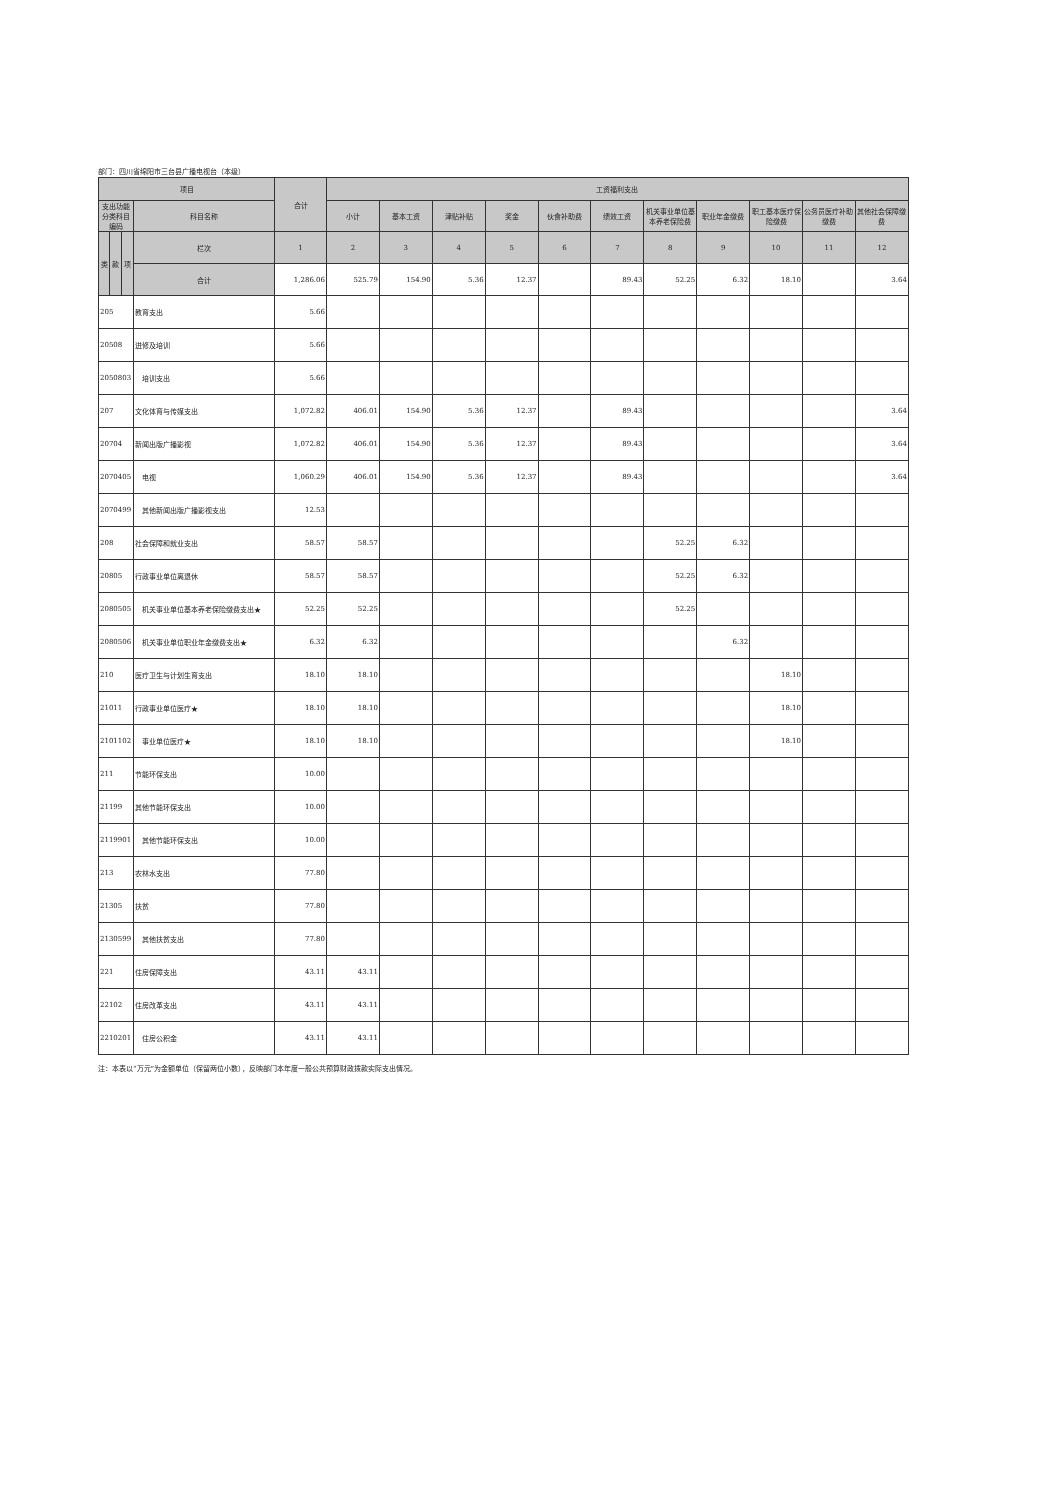部门：四川省绵阳市三台县广播电视台（本级）
| 项目 | | | | 合计 | 工资福利支出 | | | | | | | | | | |
| --- | --- | --- | --- | --- | --- | --- | --- | --- | --- | --- | --- | --- | --- | --- | --- |
| 支出功能分类科目编码 | | | 科目名称 | | 小计 | 基本工资 | 津贴补贴 | 奖金 | 伙食补助费 | 绩效工资 | 机关事业单位基本养老保险费 | 职业年金缴费 | 职工基本医疗保险缴费 | 公务员医疗补助缴费 | 其他社会保障缴费 |
| 类 | 款 | 项 | 栏次 | 1 | 2 | 3 | 4 | 5 | 6 | 7 | 8 | 9 | 10 | 11 | 12 |
| | | | 合计 | 1,286.06 | 525.79 | 154.90 | 5.36 | 12.37 | | 89.43 | 52.25 | 6.32 | 18.10 | | 3.64 |
| 205 | | | 教育支出 | 5.66 | | | | | | | | | | | |
| 20508 | | | 进修及培训 | 5.66 | | | | | | | | | | | |
| 2050803 | | | 培训支出 | 5.66 | | | | | | | | | | | |
| 207 | | | 文化体育与传媒支出 | 1,072.82 | 406.01 | 154.90 | 5.36 | 12.37 | | 89.43 | | | | | 3.64 |
| 20704 | | | 新闻出版广播影视 | 1,072.82 | 406.01 | 154.90 | 5.36 | 12.37 | | 89.43 | | | | | 3.64 |
| 2070405 | | | 电视 | 1,060.29 | 406.01 | 154.90 | 5.36 | 12.37 | | 89.43 | | | | | 3.64 |
| 2070499 | | | 其他新闻出版广播影视支出 | 12.53 | | | | | | | | | | | |
| 208 | | | 社会保障和就业支出 | 58.57 | 58.57 | | | | | | 52.25 | 6.32 | | | |
| 20805 | | | 行政事业单位离退休 | 58.57 | 58.57 | | | | | | 52.25 | 6.32 | | | |
| 2080505 | | | 机关事业单位基本养老保险缴费支出★ | 52.25 | 52.25 | | | | | | 52.25 | | | | |
| 2080506 | | | 机关事业单位职业年金缴费支出★ | 6.32 | 6.32 | | | | | | | 6.32 | | | |
| 210 | | | 医疗卫生与计划生育支出 | 18.10 | 18.10 | | | | | | | | 18.10 | | |
| 21011 | | | 行政事业单位医疗★ | 18.10 | 18.10 | | | | | | | | 18.10 | | |
| 2101102 | | | 事业单位医疗★ | 18.10 | 18.10 | | | | | | | | 18.10 | | |
| 211 | | | 节能环保支出 | 10.00 | | | | | | | | | | | |
| 21199 | | | 其他节能环保支出 | 10.00 | | | | | | | | | | | |
| 2119901 | | | 其他节能环保支出 | 10.00 | | | | | | | | | | | |
| 213 | | | 农林水支出 | 77.80 | | | | | | | | | | | |
| 21305 | | | 扶贫 | 77.80 | | | | | | | | | | | |
| 2130599 | | | 其他扶贫支出 | 77.80 | | | | | | | | | | | |
| 221 | | | 住房保障支出 | 43.11 | 43.11 | | | | | | | | | | |
| 22102 | | | 住房改革支出 | 43.11 | 43.11 | | | | | | | | | | |
| 2210201 | | | 住房公积金 | 43.11 | 43.11 | | | | | | | | | | |
注：本表以“万元”为金额单位（保留两位小数），反映部门本年度一般公共预算财政拨款实际支出情况。